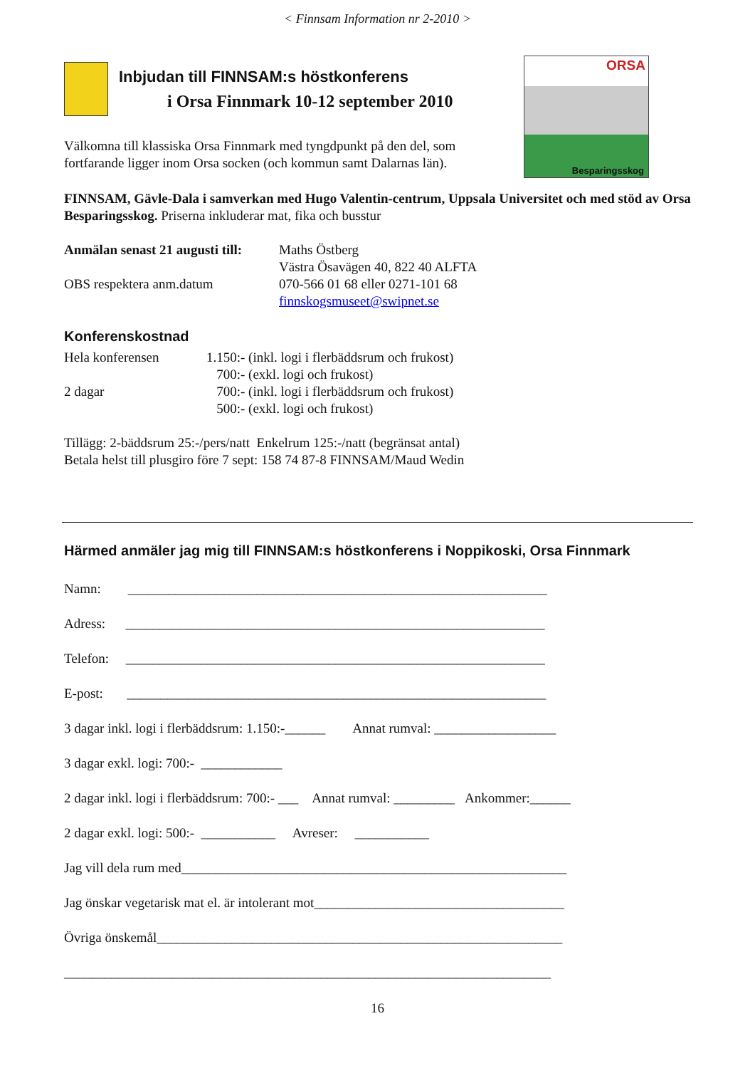< Finnsam Information nr 2-2010 >
ORSA
Besparingsskog
Inbjudan till FINNSAM:s höstkonferens
i Orsa Finnmark 10-12 september 2010
Välkomna till klassiska Orsa Finnmark med tyngdpunkt på den del, som fortfarande ligger inom Orsa socken (och kommun samt Dalarnas län).
FINNSAM, Gävle-Dala i samverkan med Hugo Valentin-centrum, Uppsala Universitet och med stöd av Orsa Besparingsskog. Priserna inkluderar mat, fika och busstur
Anmälan senast 21 augusti till:
OBS respektera anm.datum
Maths Östberg
Västra Ösavägen 40, 822 40 ALFTA
070-566 01 68 eller 0271-101 68
finnskogsmuseet@swipnet.se
Konferenskostnad
Hela konferensen
2 dagar
1.150:- (inkl. logi i flerbäddsrum och frukost)
700:- (exkl. logi och frukost)
700:- (inkl. logi i flerbäddsrum och frukost)
500:- (exkl. logi och frukost)
Tillägg: 2-bäddsrum 25:-/pers/natt Enkelrum 125:-/natt (begränsat antal)
Betala helst till plusgiro före 7 sept: 158 74 87-8 FINNSAM/Maud Wedin
Härmed anmäler jag mig till FINNSAM:s höstkonferens i Noppikoski, Orsa Finnmark
Namn: ______________________________________________________________
Adress: ______________________________________________________________
Telefon: ______________________________________________________________
E-post: ______________________________________________________________
3 dagar inkl. logi i flerbäddsrum: 1.150:-______ Annat rumval: __________________
3 dagar exkl. logi: 700:- ____________
2 dagar inkl. logi i flerbäddsrum: 700:- ___ Annat rumval: _________ Ankommer:______
2 dagar exkl. logi: 500:- ___________ Avreser: ___________
Jag vill dela rum med_________________________________________________________
Jag önskar vegetarisk mat el. är intolerant mot_____________________________________
Övriga önskemål____________________________________________________________
________________________________________________________________________
16